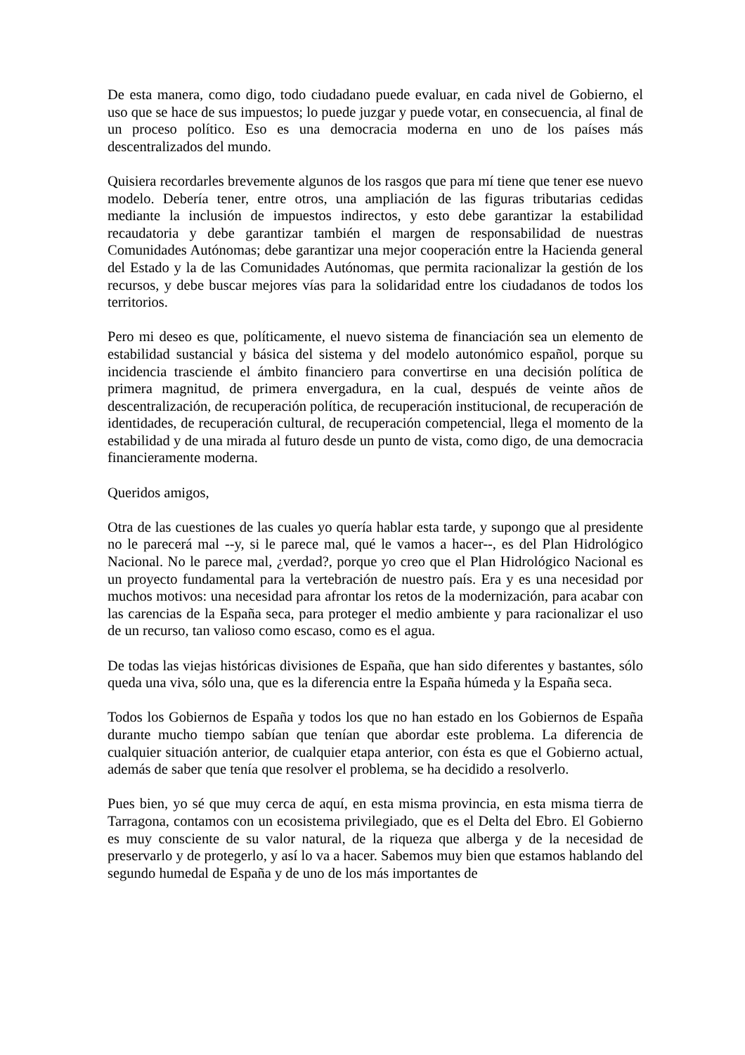De esta manera, como digo, todo ciudadano puede evaluar, en cada nivel de Gobierno, el uso que se hace de sus impuestos; lo puede juzgar y puede votar, en consecuencia, al final de un proceso político. Eso es una democracia moderna en uno de los países más descentralizados del mundo.
Quisiera recordarles brevemente algunos de los rasgos que para mí tiene que tener ese nuevo modelo. Debería tener, entre otros, una ampliación de las figuras tributarias cedidas mediante la inclusión de impuestos indirectos, y esto debe garantizar la estabilidad recaudatoria y debe garantizar también el margen de responsabilidad de nuestras Comunidades Autónomas; debe garantizar una mejor cooperación entre la Hacienda general del Estado y la de las Comunidades Autónomas, que permita racionalizar la gestión de los recursos, y debe buscar mejores vías para la solidaridad entre los ciudadanos de todos los territorios.
Pero mi deseo es que, políticamente, el nuevo sistema de financiación sea un elemento de estabilidad sustancial y básica del sistema y del modelo autonómico español, porque su incidencia trasciende el ámbito financiero para convertirse en una decisión política de primera magnitud, de primera envergadura, en la cual, después de veinte años de descentralización, de recuperación política, de recuperación institucional, de recuperación de identidades, de recuperación cultural, de recuperación competencial, llega el momento de la estabilidad y de una mirada al futuro desde un punto de vista, como digo, de una democracia financieramente moderna.
Queridos amigos,
Otra de las cuestiones de las cuales yo quería hablar esta tarde, y supongo que al presidente no le parecerá mal --y, si le parece mal, qué le vamos a hacer--, es del Plan Hidrológico Nacional. No le parece mal, ¿verdad?, porque yo creo que el Plan Hidrológico Nacional es un proyecto fundamental para la vertebración de nuestro país. Era y es una necesidad por muchos motivos: una necesidad para afrontar los retos de la modernización, para acabar con las carencias de la España seca, para proteger el medio ambiente y para racionalizar el uso de un recurso, tan valioso como escaso, como es el agua.
De todas las viejas históricas divisiones de España, que han sido diferentes y bastantes, sólo queda una viva, sólo una, que es la diferencia entre la España húmeda y la España seca.
Todos los Gobiernos de España y todos los que no han estado en los Gobiernos de España durante mucho tiempo sabían que tenían que abordar este problema. La diferencia de cualquier situación anterior, de cualquier etapa anterior, con ésta es que el Gobierno actual, además de saber que tenía que resolver el problema, se ha decidido a resolverlo.
Pues bien, yo sé que muy cerca de aquí, en esta misma provincia, en esta misma tierra de Tarragona, contamos con un ecosistema privilegiado, que es el Delta del Ebro. El Gobierno es muy consciente de su valor natural, de la riqueza que alberga y de la necesidad de preservarlo y de protegerlo, y así lo va a hacer. Sabemos muy bien que estamos hablando del segundo humedal de España y de uno de los más importantes de